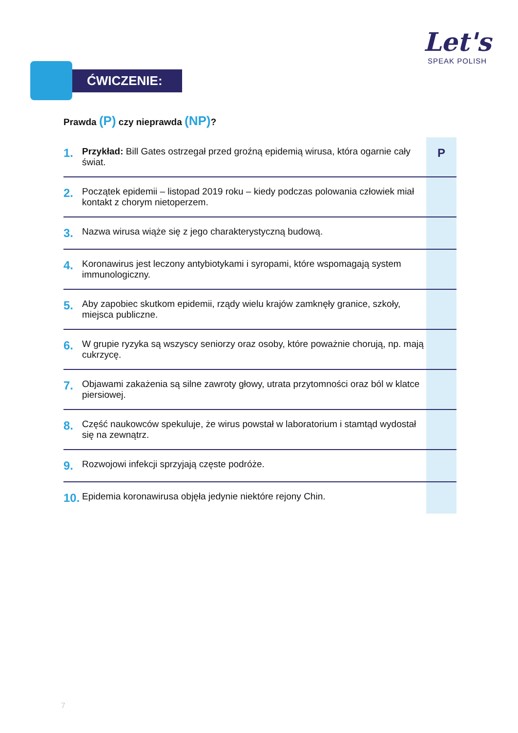Let's
SPEAK POLISH
ĆWICZENIE:
Prawda (P) czy nieprawda (NP)?
| 1. | Przykład: Bill Gates ostrzegał przed groźną epidemią wirusa, która ogarnie cały świat. | P |
| 2. | Początek epidemii – listopad 2019 roku – kiedy podczas polowania człowiek miał kontakt z chorym nietoperzem. | |
| 3. | Nazwa wirusa wiąże się z jego charakterystyczną budową. | |
| 4. | Koronawirus jest leczony antybiotykami i syropami, które wspomagają system immunologiczny. | |
| 5. | Aby zapobiec skutkom epidemii, rządy wielu krajów zamknęły granice, szkoły, miejsca publiczne. | |
| 6. | W grupie ryzyka są wszyscy seniorzy oraz osoby, które poważnie chorują, np. mają cukrzycę. | |
| 7. | Objawami zakażenia są silne zawroty głowy, utrata przytomności oraz ból w klatce piersiowej. | |
| 8. | Część naukowców spekuluje, że wirus powstał w laboratorium i stamtąd wydostał się na zewnątrz. | |
| 9. | Rozwojowi infekcji sprzyjają częste podróże. | |
| 10. | Epidemia koronawirusa objęła jedynie niektóre rejony Chin. | |
7